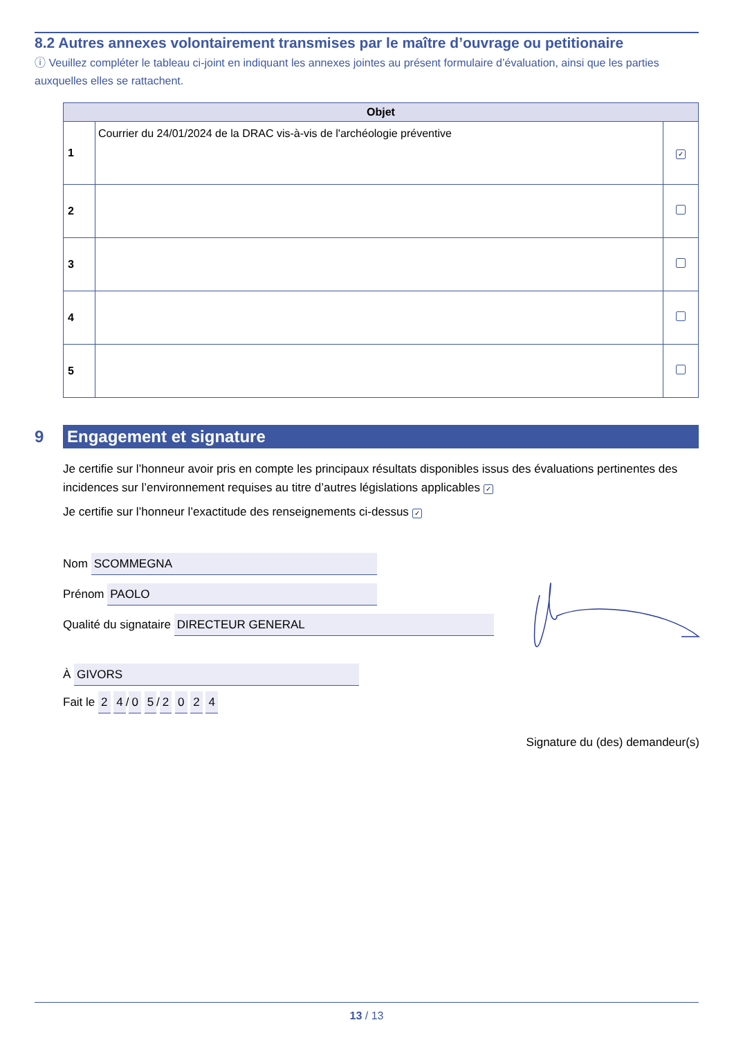8.2 Autres annexes volontairement transmises par le maître d’ouvrage ou petitionaire
ⓘ Veuillez compléter le tableau ci-joint en indiquant les annexes jointes au présent formulaire d’évaluation, ainsi que les parties auxquelles elles se rattachent.
| Objet | | |
| --- | --- | --- |
| 1 | Courrier du 24/01/2024 de la DRAC vis-à-vis de l'archéologie préventive | ✓ |
| 2 | | |
| 3 | | |
| 4 | | |
| 5 | | |
9
Engagement et signature
Je certifie sur l’honneur avoir pris en compte les principaux résultats disponibles issus des évaluations pertinentes des incidences sur l’environnement requises au titre d’autres législations applicables ✓
Je certifie sur l’honneur l’exactitude des renseignements ci-dessus ✓
Nom SCOMMEGNA
Prénom PAOLO
Qualité du signataire DIRECTEUR GENERAL
À GIVORS
Fait le 2 4 / 0 5 / 2 0 2 4
Signature du (des) demandeur(s)
13 / 13